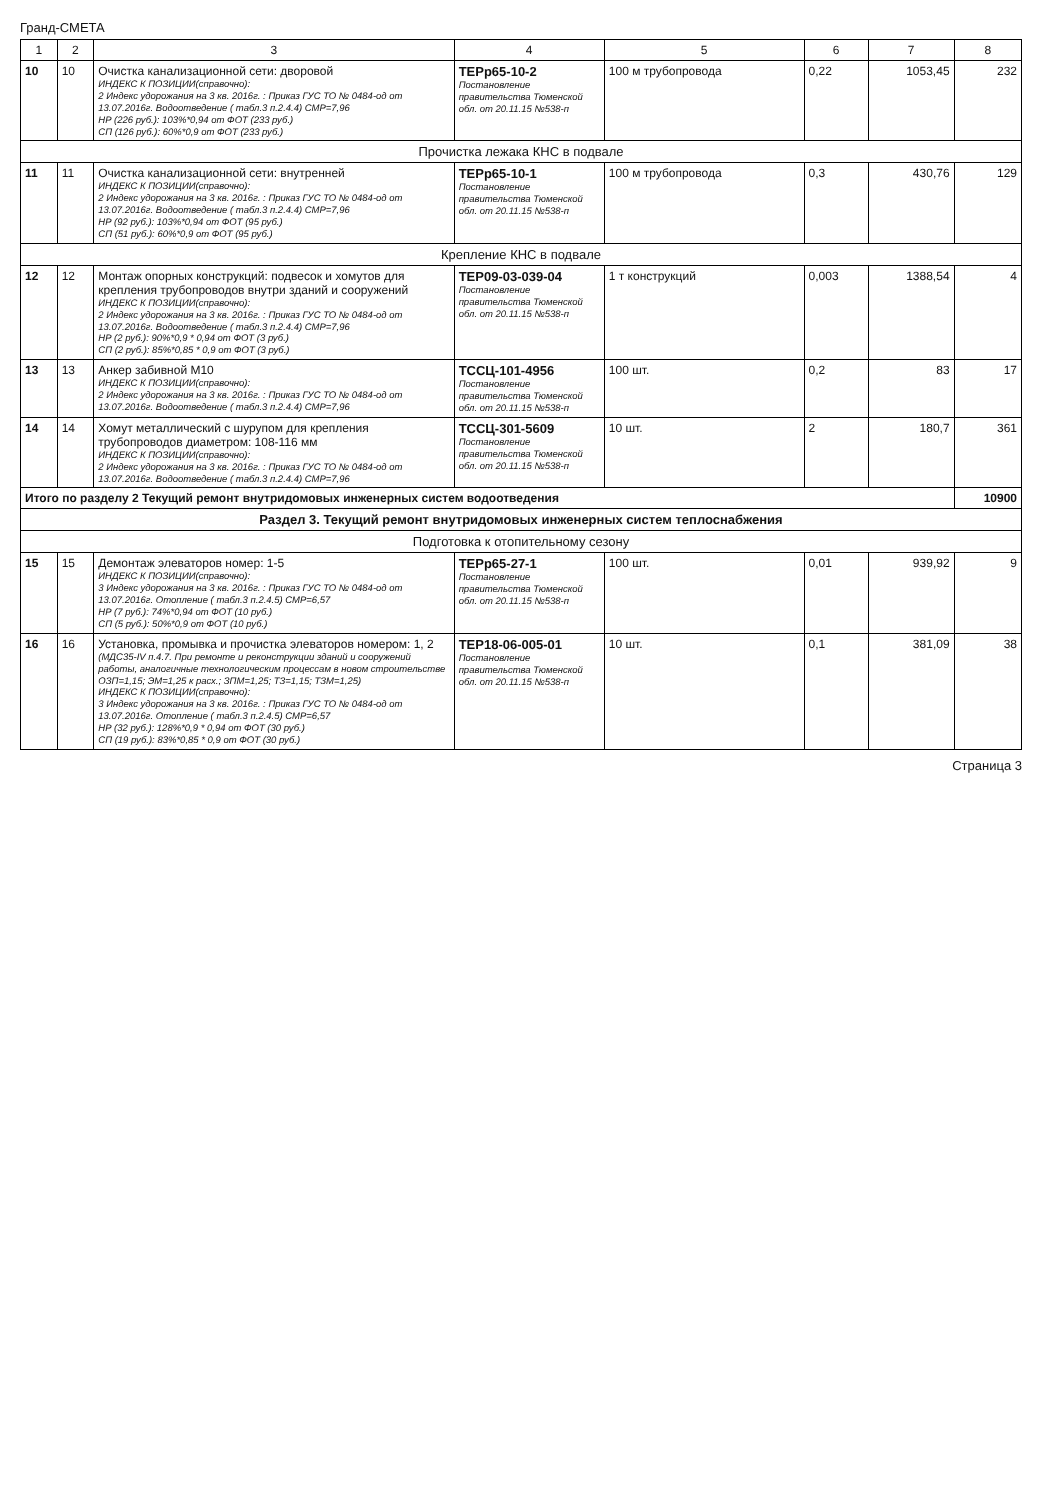Гранд-СМЕТА
| 1 | 2 | 3 | 4 | 5 | 6 | 7 | 8 |
| --- | --- | --- | --- | --- | --- | --- | --- |
| 10 | 10 | Очистка канализационной сети: дворовой ИНДЕКС К ПОЗИЦИИ(справочно): 2 Индекс удорожания на 3 кв. 2016г. : Приказ ГУС ТО № 0484-од от 13.07.2016г. Водоотведение ( табл.3 п.2.4.4) СМР=7,96 НР (226 руб.): 103%*0,94 от ФОТ (233 руб.) СП (126 руб.): 60%*0,9 от ФОТ (233 руб.) | ТЕРр65-10-2 Постановление правительства Тюменской обл. от 20.11.15 №538-п | 100 м трубопровода | 0,22 | 1053,45 | 232 |
| Прочистка лежака КНС в подвале | | | | | | | |
| 11 | 11 | Очистка канализационной сети: внутренней ИНДЕКС К ПОЗИЦИИ(справочно): 2 Индекс удорожания на 3 кв. 2016г. : Приказ ГУС ТО № 0484-од от 13.07.2016г. Водоотведение ( табл.3 п.2.4.4) СМР=7,96 НР (92 руб.): 103%*0,94 от ФОТ (95 руб.) СП (51 руб.): 60%*0,9 от ФОТ (95 руб.) | ТЕРр65-10-1 Постановление правительства Тюменской обл. от 20.11.15 №538-п | 100 м трубопровода | 0,3 | 430,76 | 129 |
| Крепление КНС в подвале | | | | | | | |
| 12 | 12 | Монтаж опорных конструкций: подвесок и хомутов для крепления трубопроводов внутри зданий и сооружений ИНДЕКС К ПОЗИЦИИ(справочно): 2 Индекс удорожания на 3 кв. 2016г. : Приказ ГУС ТО № 0484-од от 13.07.2016г. Водоотведение ( табл.3 п.2.4.4) СМР=7,96 НР (2 руб.): 90%*0,9 * 0,94 от ФОТ (3 руб.) СП (2 руб.): 85%*0,85 * 0,9 от ФОТ (3 руб.) | ТЕР09-03-039-04 Постановление правительства Тюменской обл. от 20.11.15 №538-п | 1 т конструкций | 0,003 | 1388,54 | 4 |
| 13 | 13 | Анкер забивной М10 ИНДЕКС К ПОЗИЦИИ(справочно): 2 Индекс удорожания на 3 кв. 2016г. : Приказ ГУС ТО № 0484-од от 13.07.2016г. Водоотведение ( табл.3 п.2.4.4) СМР=7,96 | ТССЦ-101-4956 Постановление правительства Тюменской обл. от 20.11.15 №538-п | 100 шт. | 0,2 | 83 | 17 |
| 14 | 14 | Хомут металлический с шурупом для крепления трубопроводов диаметром: 108-116 мм ИНДЕКС К ПОЗИЦИИ(справочно): 2 Индекс удорожания на 3 кв. 2016г. : Приказ ГУС ТО № 0484-од от 13.07.2016г. Водоотведение ( табл.3 п.2.4.4) СМР=7,96 | ТССЦ-301-5609 Постановление правительства Тюменской обл. от 20.11.15 №538-п | 10 шт. | 2 | 180,7 | 361 |
| Итого по разделу 2 Текущий ремонт внутридомовых инженерных систем водоотведения | | | | | | | 10900 |
| Раздел 3. Текущий ремонт внутридомовых инженерных систем теплоснабжения | | | | | | | |
| Подготовка к отопительному сезону | | | | | | | |
| 15 | 15 | Демонтаж элеваторов номер: 1-5 ИНДЕКС К ПОЗИЦИИ(справочно): 3 Индекс удорожания на 3 кв. 2016г. : Приказ ГУС ТО № 0484-од от 13.07.2016г. Отопление ( табл.3 п.2.4.5) СМР=6,57 НР (7 руб.): 74%*0,94 от ФОТ (10 руб.) СП (5 руб.): 50%*0,9 от ФОТ (10 руб.) | ТЕРр65-27-1 Постановление правительства Тюменской обл. от 20.11.15 №538-п | 100 шт. | 0,01 | 939,92 | 9 |
| 16 | 16 | Установка, промывка и прочистка элеваторов номером: 1, 2 (МДС35-IV п.4.7. При ремонте и реконструкции зданий и сооружений работы, аналогичные технологическим процессам в новом строительстве ОЗП=1,15; ЭМ=1,25 к расх.; ЗПМ=1,25; ТЗ=1,15; ТЗМ=1,25) ИНДЕКС К ПОЗИЦИИ(справочно): 3 Индекс удорожания на 3 кв. 2016г. : Приказ ГУС ТО № 0484-од от 13.07.2016г. Отопление ( табл.3 п.2.4.5) СМР=6,57 НР (32 руб.): 128%*0,9 * 0,94 от ФОТ (30 руб.) СП (19 руб.): 83%*0,85 * 0,9 от ФОТ (30 руб.) | ТЕР18-06-005-01 Постановление правительства Тюменской обл. от 20.11.15 №538-п | 10 шт. | 0,1 | 381,09 | 38 |
Страница 3